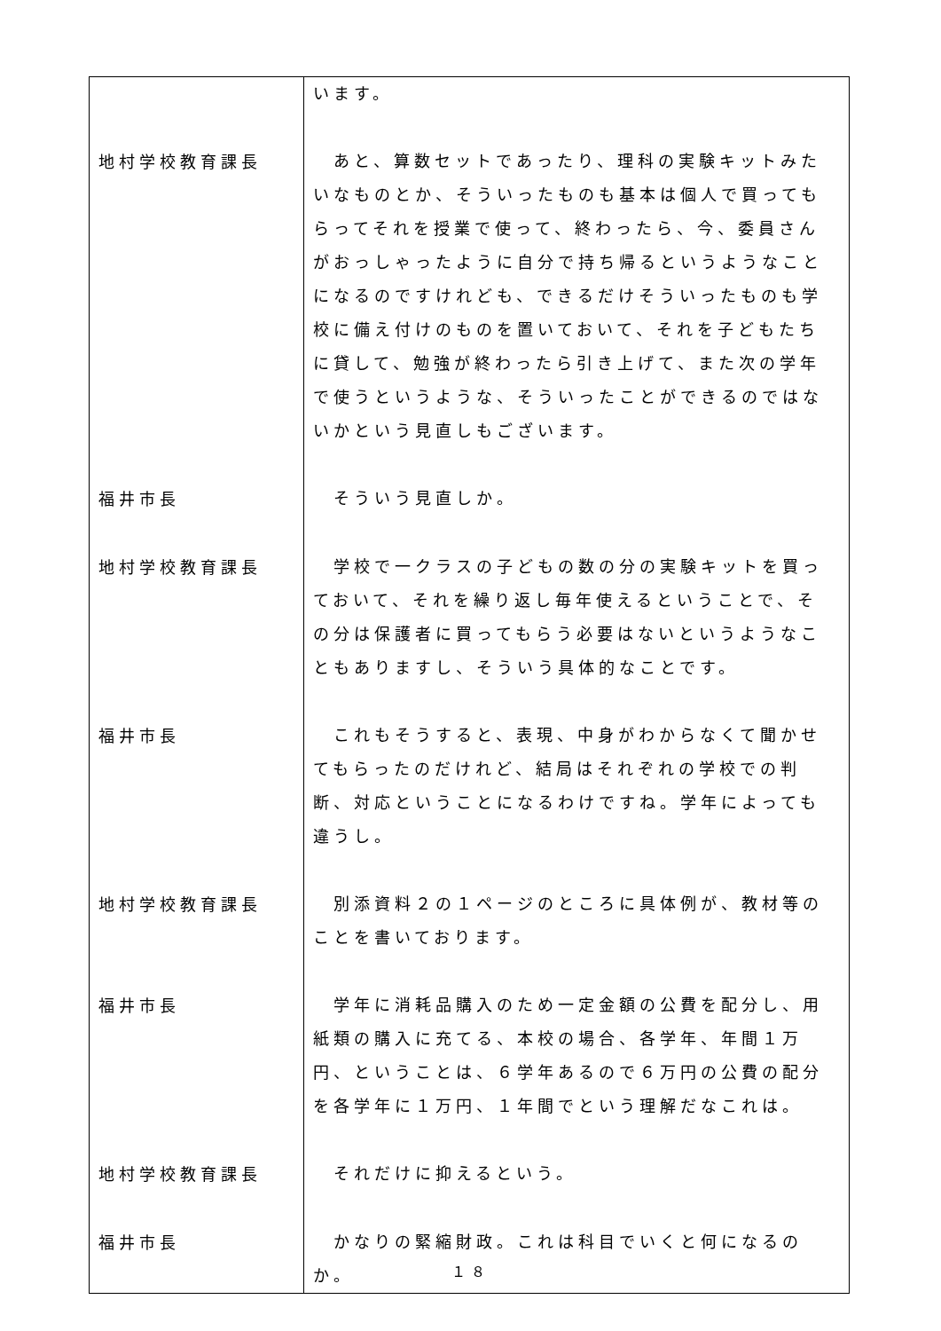| | います。 |
| 地村学校教育課長 | あと、算数セットであったり、理科の実験キットみたいなものとか、そういったものも基本は個人で買ってもらってそれを授業で使って、終わったら、今、委員さんがおっしゃったように自分で持ち帰るというようなことになるのですけれども、できるだけそういったものも学校に備え付けのものを置いておいて、それを子どもたちに貸して、勉強が終わったら引き上げて、また次の学年で使うというような、そういったことができるのではないかという見直しもございます。 |
| 福井市長 | そういう見直しか。 |
| 地村学校教育課長 | 学校で一クラスの子どもの数の分の実験キットを買っておいて、それを繰り返し毎年使えるということで、その分は保護者に買ってもらう必要はないというようなこともありますし、そういう具体的なことです。 |
| 福井市長 | これもそうすると、表現、中身がわからなくて聞かせてもらったのだけれど、結局はそれぞれの学校での判断、対応ということになるわけですね。学年によっても違うし。 |
| 地村学校教育課長 | 別添資料２の１ページのところに具体例が、教材等のことを書いております。 |
| 福井市長 | 学年に消耗品購入のため一定金額の公費を配分し、用紙類の購入に充てる、本校の場合、各学年、年間１万円、ということは、６学年あるので６万円の公費の配分を各学年に１万円、１年間でという理解だなこれは。 |
| 地村学校教育課長 | それだけに抑えるという。 |
| 福井市長 | かなりの緊縮財政。これは科目でいくと何になるのか。 |
１８